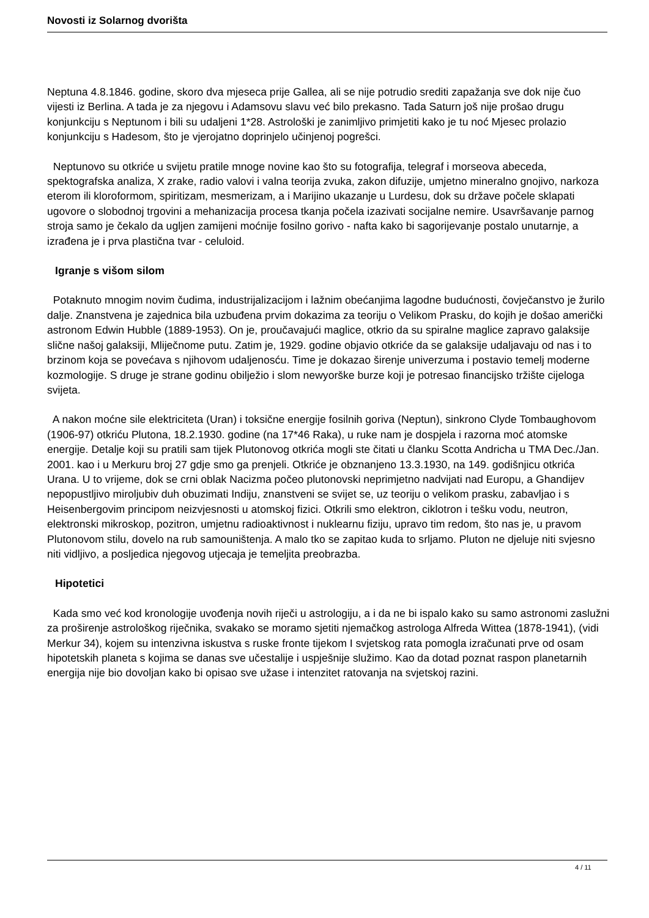Novosti iz Solarnog dvorišta
Neptuna 4.8.1846. godine, skoro dva mjeseca prije Gallea, ali se nije potrudio srediti zapažanja sve dok nije čuo vijesti iz Berlina. A tada je za njegovu i Adamsovu slavu već bilo prekasno. Tada Saturn još nije prošao drugu konjunkciju s Neptunom i bili su udaljeni 1*28. Astrološki je zanimljivo primjetiti kako je tu noć Mjesec prolazio konjunkciju s Hadesom, što je vjerojatno doprinjelo učinjenoj pogrešci.
Neptunovo su otkriće u svijetu pratile mnoge novine kao što su fotografija, telegraf i morseova abeceda, spektografska analiza, X zrake, radio valovi i valna teorija zvuka, zakon difuzije, umjetno mineralno gnojivo, narkoza eterom ili kloroformom, spiritizam, mesmerizam, a i Marijino ukazanje u Lurdesu, dok su države počele sklapati ugovore o slobodnoj trgovini a mehanizacija procesa tkanja počela izazivati socijalne nemire. Usavršavanje parnog stroja samo je čekalo da ugljen zamijeni moćnije fosilno gorivo - nafta kako bi sagorijevanje postalo unutarnje, a izrađena je i prva plastična tvar - celuloid.
Igranje s višom silom
Potaknuto mnogim novim čudima, industrijalizacijom i lažnim obećanjima lagodne budućnosti, čovječanstvo je žurilo dalje. Znanstvena je zajednica bila uzbuđena prvim dokazima za teoriju o Velikom Prasku, do kojih je došao američki astronom Edwin Hubble (1889-1953). On je, proučavajući maglice, otkrio da su spiralne maglice zapravo galaksije slične našoj galaksiji, Mliječnome putu. Zatim je, 1929. godine objavio otkriće da se galaksije udaljavaju od nas i to brzinom koja se povećava s njihovom udaljenosću. Time je dokazao širenje univerzuma i postavio temelj moderne kozmologije. S druge je strane godinu obilježio i slom newyorške burze koji je potresao financijsko tržište cijeloga svijeta.
A nakon moćne sile elektriciteta (Uran) i toksične energije fosilnih goriva (Neptun), sinkrono Clyde Tombaughovom (1906-97) otkriću Plutona, 18.2.1930. godine (na 17*46 Raka), u ruke nam je dospjela i razorna moć atomske energije. Detalje koji su pratili sam tijek Plutonovog otkrića mogli ste čitati u članku Scotta Andricha u TMA Dec./Jan. 2001. kao i u Merkuru broj 27 gdje smo ga prenjeli. Otkriće je obznanjeno 13.3.1930, na 149. godišnjicu otkrića Urana. U to vrijeme, dok se crni oblak Nacizma počeo plutonovski neprimjetno nadvijati nad Europu, a Ghandijev nepopustljivo miroljubiv duh obuzimati Indiju, znanstveni se svijet se, uz teoriju o velikom prasku, zabavljao i s Heisenbergovim principom neizvjesnosti u atomskoj fizici. Otkrili smo elektron, ciklotron i tešku vodu, neutron, elektronski mikroskop, pozitron, umjetnu radioaktivnost i nuklearnu fiziju, upravo tim redom, što nas je, u pravom Plutonovom stilu, dovelo na rub samouništenja. A malo tko se zapitao kuda to srljamo. Pluton ne djeluje niti svjesno niti vidljivo, a posljedica njegovog utjecaja je temeljita preobrazba.
Hipotetici
Kada smo već kod kronologije uvođenja novih riječi u astrologiju, a i da ne bi ispalo kako su samo astronomi zaslužni za proširenje astrološkog riječnika, svakako se moramo sjetiti njemačkog astrologa Alfreda Wittea (1878-1941), (vidi Merkur 34), kojem su intenzivna iskustva s ruske fronte tijekom I svjetskog rata pomogla izračunati prve od osam hipotetskih planeta s kojima se danas sve učestalije i uspješnije služimo. Kao da dotad poznat raspon planetarnih energija nije bio dovoljan kako bi opisao sve užase i intenzitet ratovanja na svjetskoj razini.
4 / 11